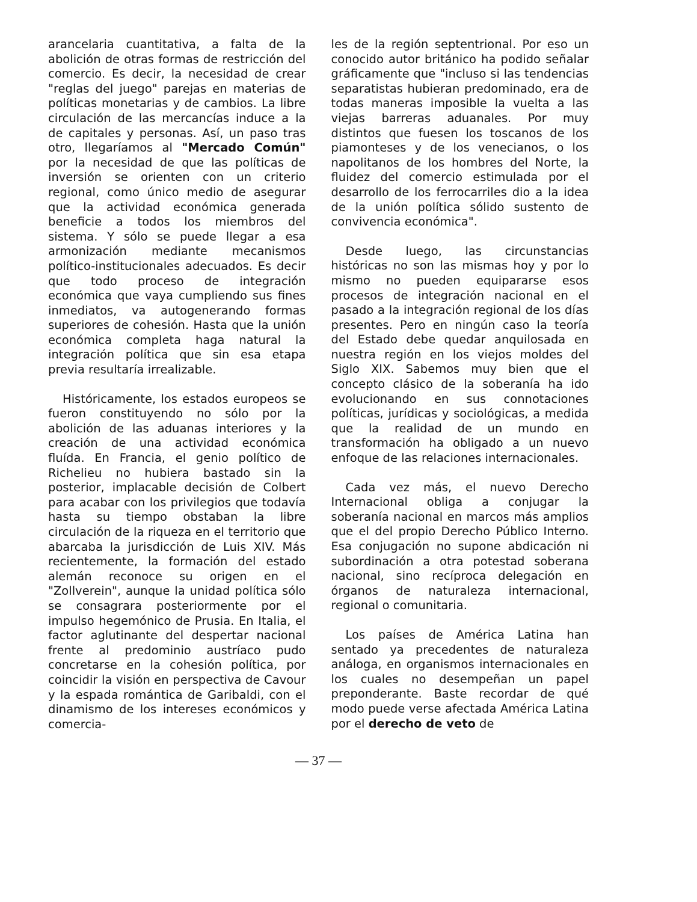arancelaria cuantitativa, a falta de la abolición de otras formas de restricción del comercio. Es decir, la necesidad de crear "reglas del juego" parejas en materias de políticas monetarias y de cambios. La libre circulación de las mercancías induce a la de capitales y personas. Así, un paso tras otro, llegaríamos al "Mercado Común" por la necesidad de que las políticas de inversión se orienten con un criterio regional, como único medio de asegurar que la actividad económica generada beneficie a todos los miembros del sistema. Y sólo se puede llegar a esa armonización mediante mecanismos político-institucionales adecuados. Es decir que todo proceso de integración económica que vaya cumpliendo sus fines inmediatos, va autogenerando formas superiores de cohesión. Hasta que la unión económica completa haga natural la integración política que sin esa etapa previa resultaría irrealizable.
Históricamente, los estados europeos se fueron constituyendo no sólo por la abolición de las aduanas interiores y la creación de una actividad económica fluída. En Francia, el genio político de Richelieu no hubiera bastado sin la posterior, implacable decisión de Colbert para acabar con los privilegios que todavía hasta su tiempo obstaban la libre circulación de la riqueza en el territorio que abarcaba la jurisdicción de Luis XIV. Más recientemente, la formación del estado alemán reconoce su origen en el "Zollverein", aunque la unidad política sólo se consagrara posteriormente por el impulso hegemónico de Prusia. En Italia, el factor aglutinante del despertar nacional frente al predominio austríaco pudo concretarse en la cohesión política, por coincidir la visión en perspectiva de Cavour y la espada romántica de Garibaldi, con el dinamismo de los intereses económicos y comercia-
les de la región septentrional. Por eso un conocido autor británico ha podido señalar gráficamente que "incluso si las tendencias separatistas hubieran predominado, era de todas maneras imposible la vuelta a las viejas barreras aduanales. Por muy distintos que fuesen los toscanos de los piamonteses y de los venecianos, o los napolitanos de los hombres del Norte, la fluidez del comercio estimulada por el desarrollo de los ferrocarriles dio a la idea de la unión política sólido sustento de convivencia económica".
Desde luego, las circunstancias históricas no son las mismas hoy y por lo mismo no pueden equipararse esos procesos de integración nacional en el pasado a la integración regional de los días presentes. Pero en ningún caso la teoría del Estado debe quedar anquilosada en nuestra región en los viejos moldes del Siglo XIX. Sabemos muy bien que el concepto clásico de la soberanía ha ido evolucionando en sus connotaciones políticas, jurídicas y sociológicas, a medida que la realidad de un mundo en transformación ha obligado a un nuevo enfoque de las relaciones internacionales.
Cada vez más, el nuevo Derecho Internacional obliga a conjugar la soberanía nacional en marcos más amplios que el del propio Derecho Público Interno. Esa conjugación no supone abdicación ni subordinación a otra potestad soberana nacional, sino recíproca delegación en órganos de naturaleza internacional, regional o comunitaria.
Los países de América Latina han sentado ya precedentes de naturaleza análoga, en organismos internacionales en los cuales no desempeñan un papel preponderante. Baste recordar de qué modo puede verse afectada América Latina por el derecho de veto de
— 37 —